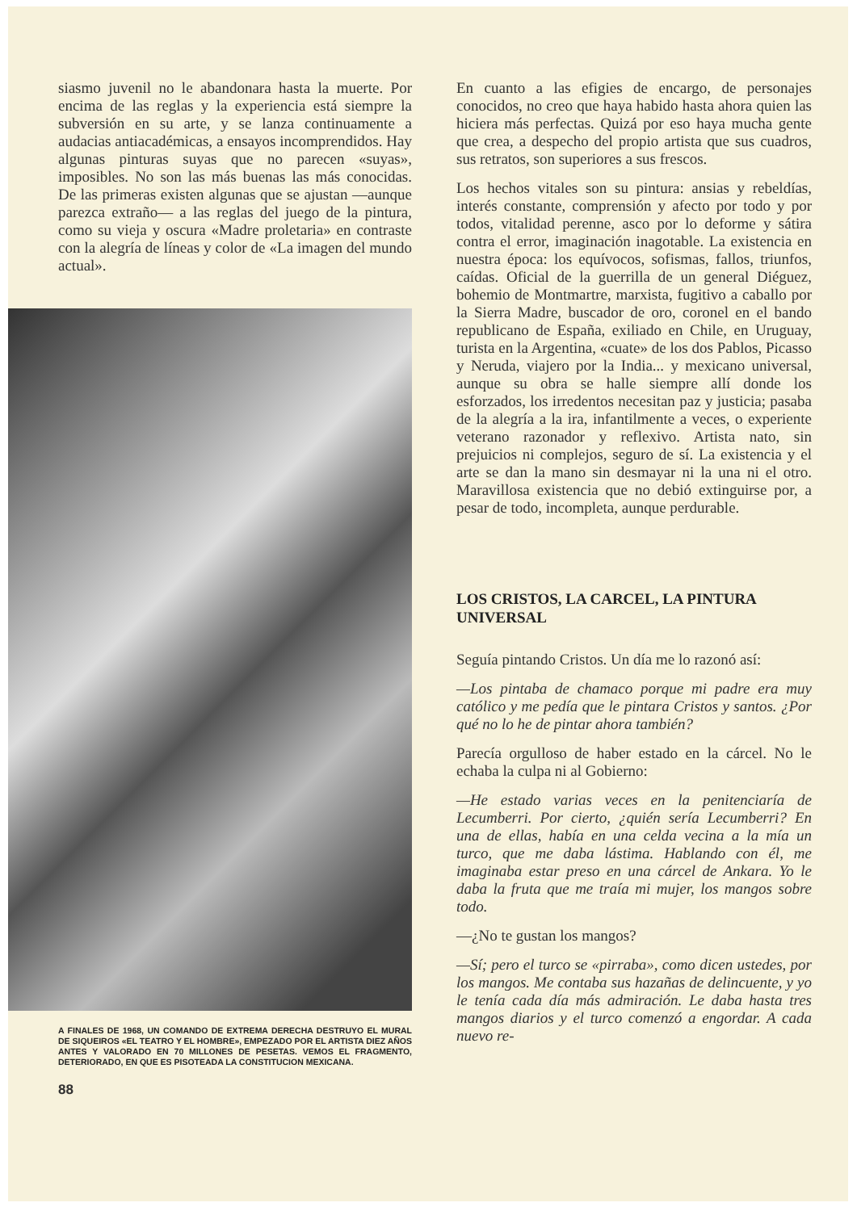siasmo juvenil no le abandonara hasta la muerte. Por encima de las reglas y la experiencia está siempre la subversión en su arte, y se lanza continuamente a audacias antiacadémicas, a ensayos incomprendidos. Hay algunas pinturas suyas que no parecen «suyas», imposibles. No son las más buenas las más conocidas. De las primeras existen algunas que se ajustan —aunque parezca extraño— a las reglas del juego de la pintura, como su vieja y oscura «Madre proletaria» en contraste con la alegría de líneas y color de «La imagen del mundo actual».
A FINALES DE 1968, UN COMANDO DE EXTREMA DERECHA DESTRUYO EL MURAL DE SIQUEIROS «EL TEATRO Y EL HOMBRE», EMPEZADO POR EL ARTISTA DIEZ AÑOS ANTES Y VALORADO EN 70 MILLONES DE PESETAS. VEMOS EL FRAGMENTO, DETERIORADO, EN QUE ES PISOTEADA LA CONSTITUCION MEXICANA.
88
En cuanto a las efigies de encargo, de personajes conocidos, no creo que haya habido hasta ahora quien las hiciera más perfectas. Quizá por eso haya mucha gente que crea, a despecho del propio artista que sus cuadros, sus retratos, son superiores a sus frescos.
Los hechos vitales son su pintura: ansias y rebeldías, interés constante, comprensión y afecto por todo y por todos, vitalidad perenne, asco por lo deforme y sátira contra el error, imaginación inagotable. La existencia en nuestra época: los equívocos, sofismas, fallos, triunfos, caídas. Oficial de la guerrilla de un general Diéguez, bohemio de Montmartre, marxista, fugitivo a caballo por la Sierra Madre, buscador de oro, coronel en el bando republicano de España, exiliado en Chile, en Uruguay, turista en la Argentina, «cuate» de los dos Pablos, Picasso y Neruda, viajero por la India... y mexicano universal, aunque su obra se halle siempre allí donde los esforzados, los irredentos necesitan paz y justicia; pasaba de la alegría a la ira, infantilmente a veces, o experiente veterano razonador y reflexivo. Artista nato, sin prejuicios ni complejos, seguro de sí. La existencia y el arte se dan la mano sin desmayar ni la una ni el otro. Maravillosa existencia que no debió extinguirse por, a pesar de todo, incompleta, aunque perdurable.
LOS CRISTOS, LA CARCEL, LA PINTURA UNIVERSAL
Seguía pintando Cristos. Un día me lo razonó así:
—Los pintaba de chamaco porque mi padre era muy católico y me pedía que le pintara Cristos y santos. ¿Por qué no lo he de pintar ahora también?
Parecía orgulloso de haber estado en la cárcel. No le echaba la culpa ni al Gobierno:
—He estado varias veces en la penitenciaría de Lecumberri. Por cierto, ¿quién sería Lecumberri? En una de ellas, había en una celda vecina a la mía un turco, que me daba lástima. Hablando con él, me imaginaba estar preso en una cárcel de Ankara. Yo le daba la fruta que me traía mi mujer, los mangos sobre todo.
—¿No te gustan los mangos?
—Sí; pero el turco se «pirraba», como dicen ustedes, por los mangos. Me contaba sus hazañas de delincuente, y yo le tenía cada día más admiración. Le daba hasta tres mangos diarios y el turco comenzó a engordar. A cada nuevo re-